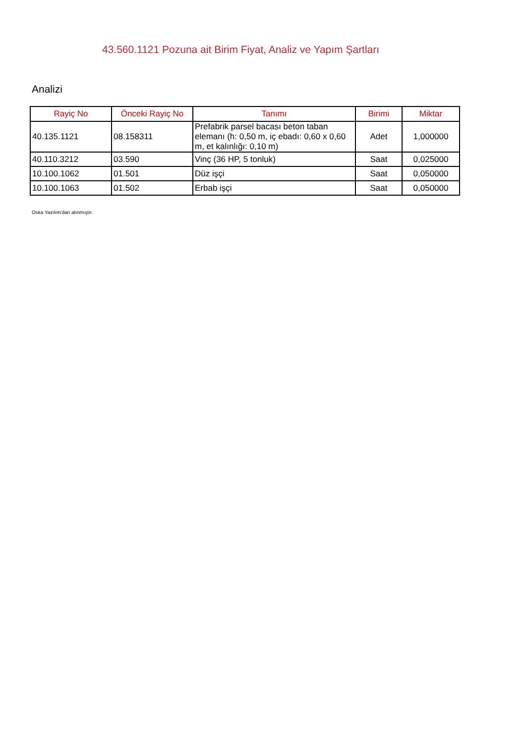43.560.1121 Pozuna ait Birim Fiyat, Analiz ve Yapım Şartları
Analizi
| Rayiç No | Önceki Rayiç No | Tanımı | Birimi | Miktar |
| --- | --- | --- | --- | --- |
| 40.135.1121 | 08.158311 | Prefabrik parsel bacası beton taban elemanı (h: 0,50 m, iç ebadı: 0,60 x 0,60 m, et kalınlığı: 0,10 m) | Adet | 1,000000 |
| 40.110.3212 | 03.590 | Vinç (36 HP, 5 tonluk) | Saat | 0,025000 |
| 10.100.1062 | 01.501 | Düz işçi | Saat | 0,050000 |
| 10.100.1063 | 01.502 | Erbab işçi | Saat | 0,050000 |
Oska Yazılım'dan alınmıştır.